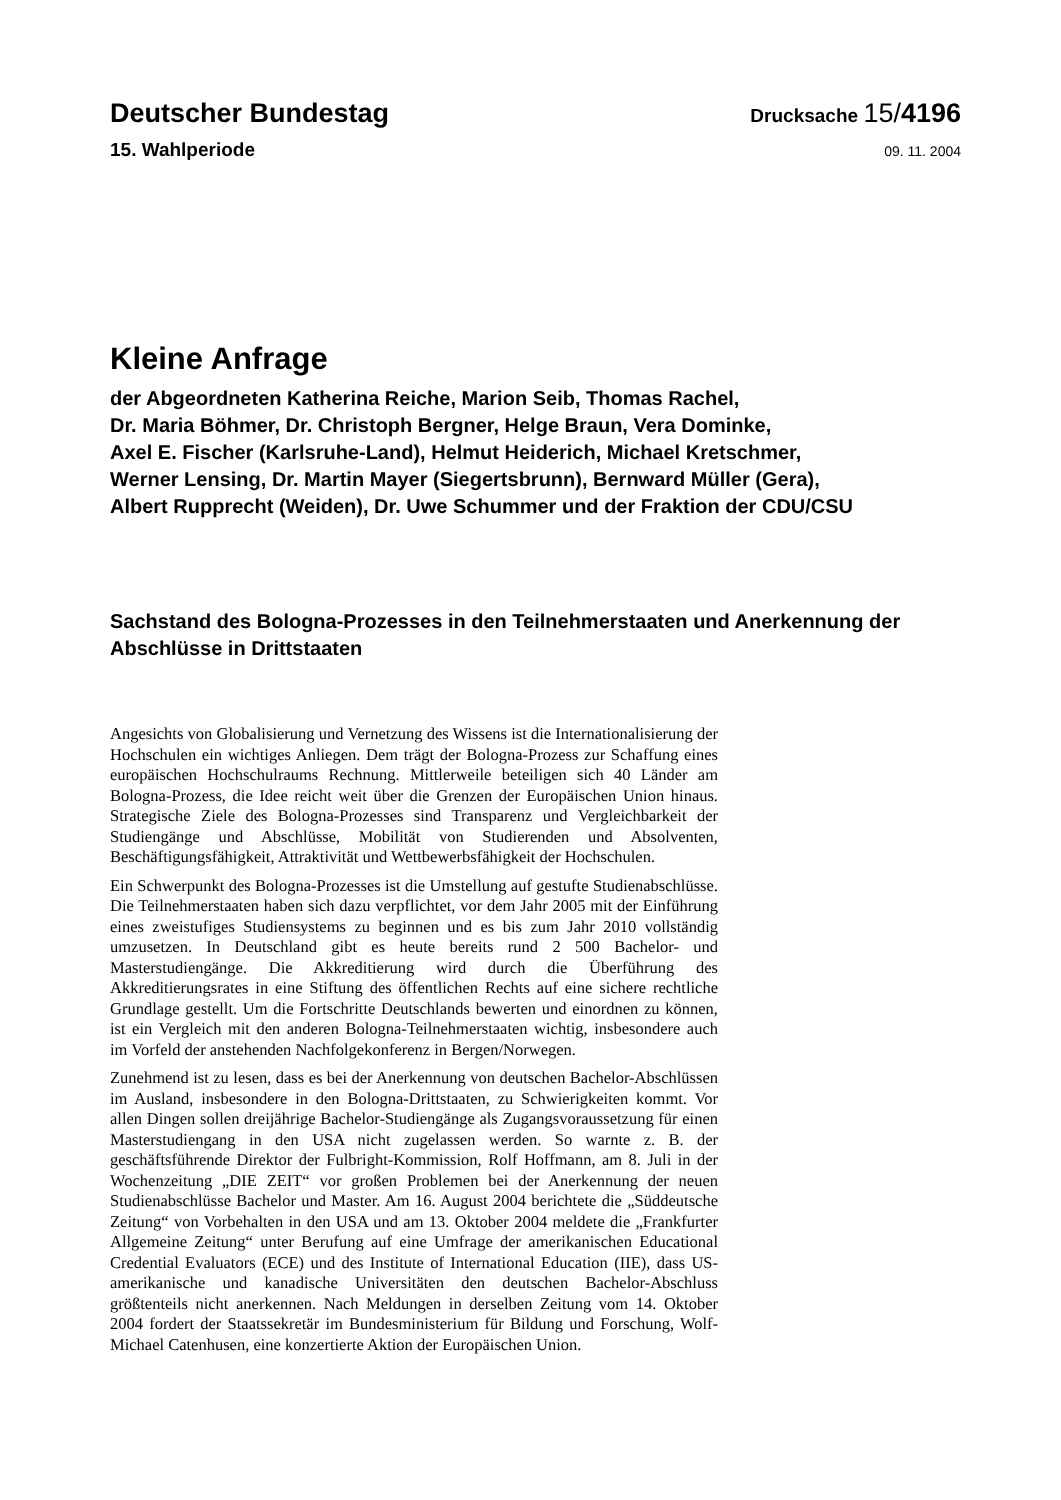Deutscher Bundestag
Drucksache 15/4196
15. Wahlperiode
09. 11. 2004
Kleine Anfrage
der Abgeordneten Katherina Reiche, Marion Seib, Thomas Rachel,
Dr. Maria Böhmer, Dr. Christoph Bergner, Helge Braun, Vera Dominke,
Axel E. Fischer (Karlsruhe-Land), Helmut Heiderich, Michael Kretschmer,
Werner Lensing, Dr. Martin Mayer (Siegertsbrunn), Bernward Müller (Gera),
Albert Rupprecht (Weiden), Dr. Uwe Schummer und der Fraktion der CDU/CSU
Sachstand des Bologna-Prozesses in den Teilnehmerstaaten und Anerkennung der Abschlüsse in Drittstaaten
Angesichts von Globalisierung und Vernetzung des Wissens ist die Internationalisierung der Hochschulen ein wichtiges Anliegen. Dem trägt der Bologna-Prozess zur Schaffung eines europäischen Hochschulraums Rechnung. Mittlerweile beteiligen sich 40 Länder am Bologna-Prozess, die Idee reicht weit über die Grenzen der Europäischen Union hinaus. Strategische Ziele des Bologna-Prozesses sind Transparenz und Vergleichbarkeit der Studiengänge und Abschlüsse, Mobilität von Studierenden und Absolventen, Beschäftigungsfähigkeit, Attraktivität und Wettbewerbsfähigkeit der Hochschulen.
Ein Schwerpunkt des Bologna-Prozesses ist die Umstellung auf gestufte Studienabschlüsse. Die Teilnehmerstaaten haben sich dazu verpflichtet, vor dem Jahr 2005 mit der Einführung eines zweistufiges Studiensystems zu beginnen und es bis zum Jahr 2010 vollständig umzusetzen. In Deutschland gibt es heute bereits rund 2 500 Bachelor- und Masterstudiengänge. Die Akkreditierung wird durch die Überführung des Akkreditierungsrates in eine Stiftung des öffentlichen Rechts auf eine sichere rechtliche Grundlage gestellt. Um die Fortschritte Deutschlands bewerten und einordnen zu können, ist ein Vergleich mit den anderen Bologna-Teilnehmerstaaten wichtig, insbesondere auch im Vorfeld der anstehenden Nachfolgekonferenz in Bergen/Norwegen.
Zunehmend ist zu lesen, dass es bei der Anerkennung von deutschen Bachelor-Abschlüssen im Ausland, insbesondere in den Bologna-Drittstaaten, zu Schwierigkeiten kommt. Vor allen Dingen sollen dreijährige Bachelor-Studiengänge als Zugangsvoraussetzung für einen Masterstudiengang in den USA nicht zugelassen werden. So warnte z. B. der geschäftsführende Direktor der Fulbright-Kommission, Rolf Hoffmann, am 8. Juli in der Wochenzeitung „DIE ZEIT“ vor großen Problemen bei der Anerkennung der neuen Studienabschlüsse Bachelor und Master. Am 16. August 2004 berichtete die „Süddeutsche Zeitung“ von Vorbehalten in den USA und am 13. Oktober 2004 meldete die „Frankfurter Allgemeine Zeitung“ unter Berufung auf eine Umfrage der amerikanischen Educational Credential Evaluators (ECE) und des Institute of International Education (IIE), dass US-amerikanische und kanadische Universitäten den deutschen Bachelor-Abschluss größtenteils nicht anerkennen. Nach Meldungen in derselben Zeitung vom 14. Oktober 2004 fordert der Staatssekretär im Bundesministerium für Bildung und Forschung, Wolf-Michael Catenhusen, eine konzertierte Aktion der Europäischen Union.